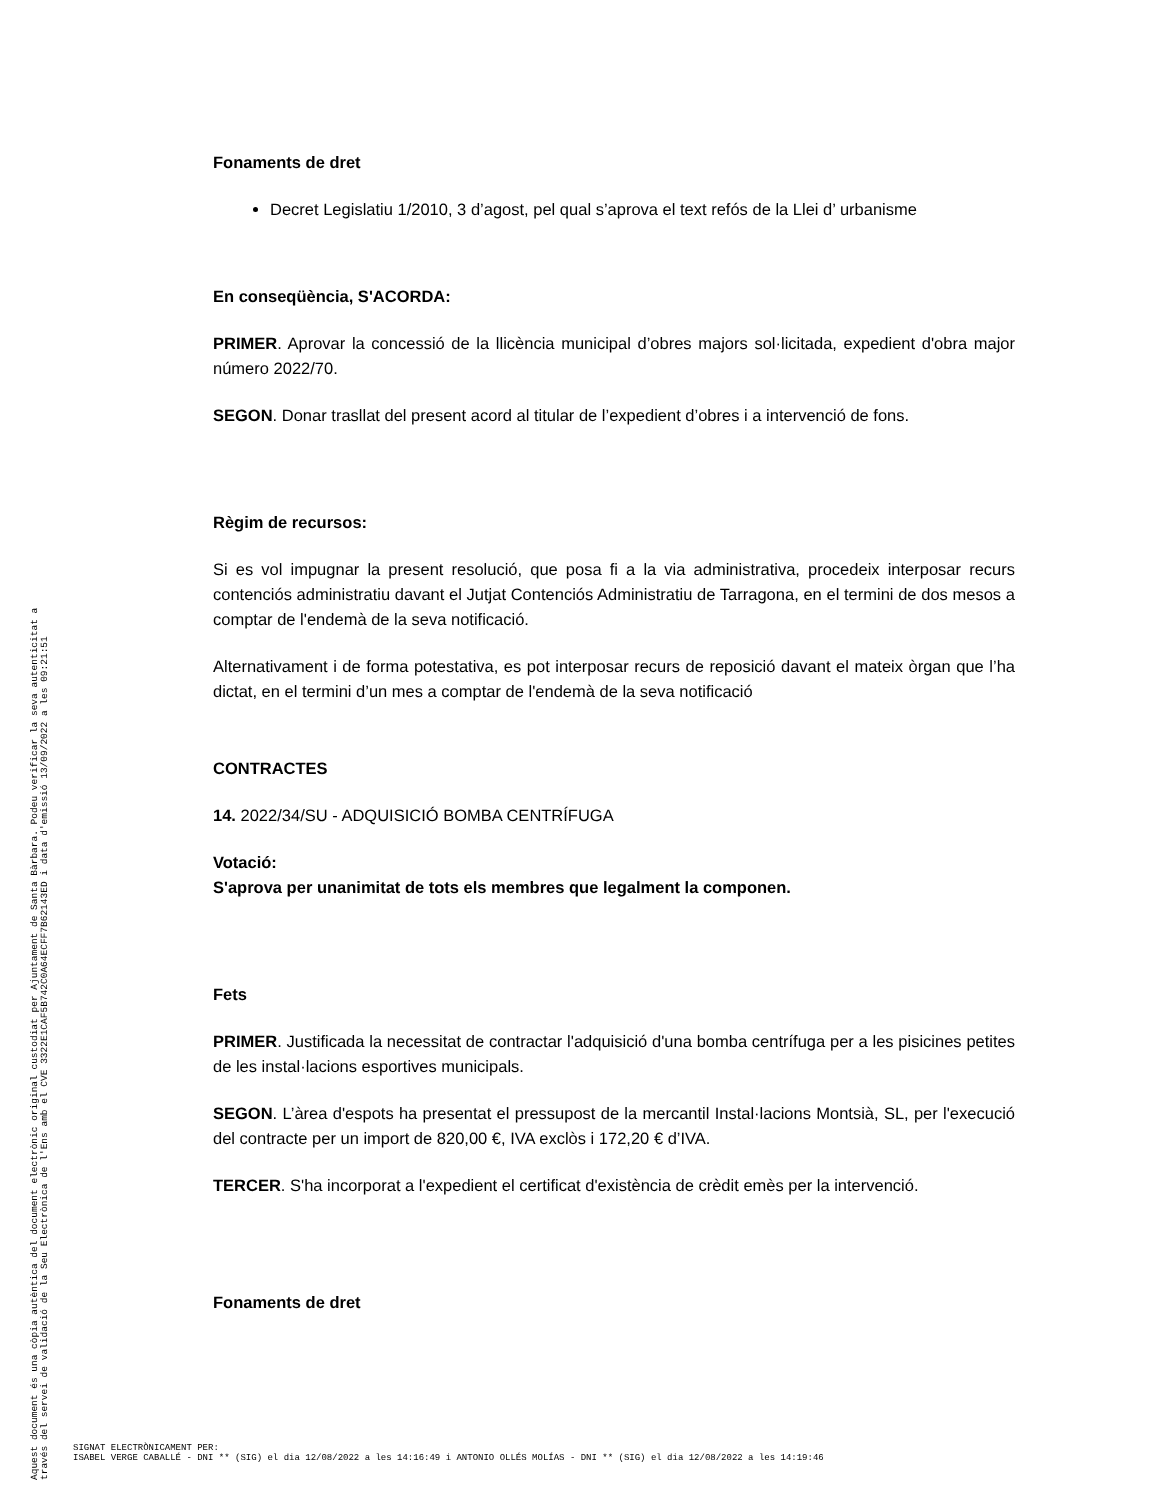Fonaments de dret
Decret Legislatiu 1/2010, 3 d’agost, pel qual s’aprova el text refós de la Llei d’ urbanisme
En conseqüència, S'ACORDA:
PRIMER. Aprovar la concessió de la llicència municipal d’obres majors sol·licitada, expedient d'obra major número 2022/70.
SEGON. Donar trasllat del present acord al titular de l’expedient d’obres i a intervenció de fons.
Règim de recursos:
Si es vol impugnar la present resolució, que posa fi a la via administrativa, procedeix interposar recurs contenciós administratiu davant el Jutjat Contenciós Administratiu de Tarragona, en el termini de dos mesos a comptar de l'endemà de la seva notificació.
Alternativament i de forma potestativa, es pot interposar recurs de reposició davant el mateix òrgan que l’ha dictat, en el termini d’un mes a comptar de l'endemà de la seva notificació
CONTRACTES
14. 2022/34/SU - ADQUISICIÓ BOMBA CENTRÍFUGA
Votació:
S'aprova per unanimitat de tots els membres que legalment la componen.
Fets
PRIMER. Justificada la necessitat de contractar l'adquisició d'una bomba centrífuga per a les pisicines petites de les instal·lacions esportives municipals.
SEGON. L’àrea d'espots ha presentat el pressupost de la mercantil Instal·lacions Montsià, SL, per l'execució del contracte per un import de 820,00 €, IVA exclòs i 172,20 € d’IVA.
TERCER. S'ha incorporat a l'expedient el certificat d'existència de crèdit emès per la intervenció.
Fonaments de dret
Aquest document és una còpia autèntica del document electrònic original custodiat per Ajuntament de Santa Bàrbara. Podeu verificar la seva autenticitat a
través del servei de validació de la Seu Electrònica de l'Ens amb el CVE 3322E1CAF5B742C0A64ECFF7B62143ED i data d'emissió 13/09/2022 a les 09:21:51
SIGNAT ELECTRÒNICAMENT PER:
ISABEL VERGE CABALLÉ - DNI ** (SIG) el dia 12/08/2022 a les 14:16:49 i ANTONIO OLLÉS MOLÍAS - DNI ** (SIG) el dia 12/08/2022 a les 14:19:46